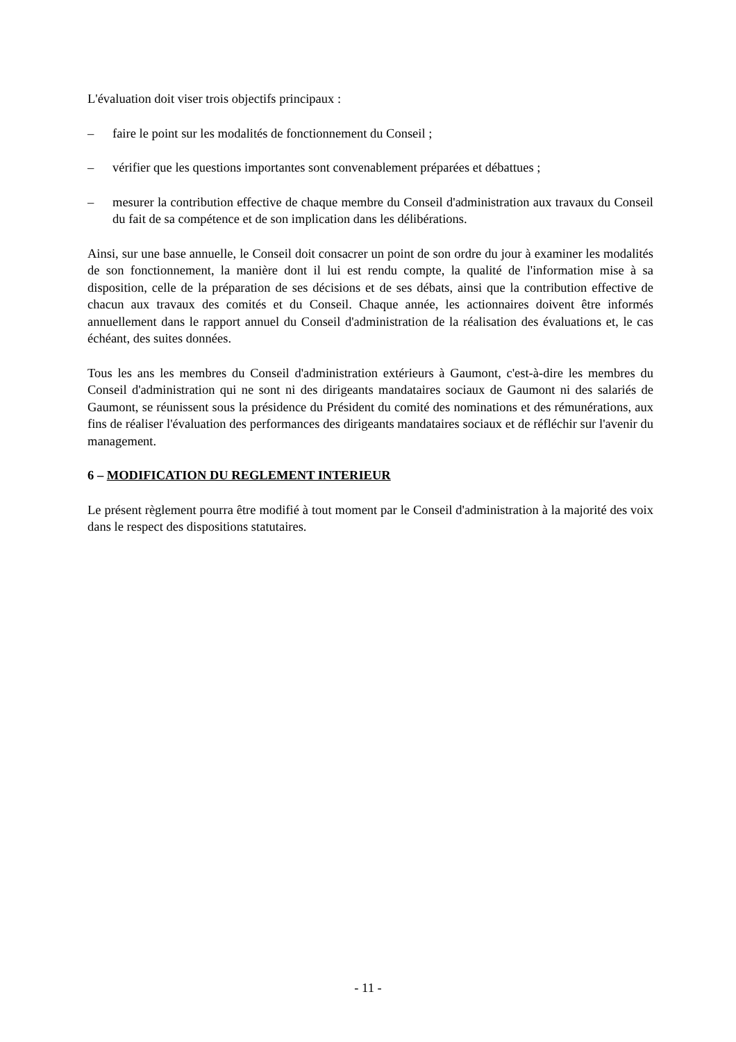L'évaluation doit viser trois objectifs principaux :
– faire le point sur les modalités de fonctionnement du Conseil ;
– vérifier que les questions importantes sont convenablement préparées et débattues ;
– mesurer la contribution effective de chaque membre du Conseil d'administration aux travaux du Conseil du fait de sa compétence et de son implication dans les délibérations.
Ainsi, sur une base annuelle, le Conseil doit consacrer un point de son ordre du jour à examiner les modalités de son fonctionnement, la manière dont il lui est rendu compte, la qualité de l'information mise à sa disposition, celle de la préparation de ses décisions et de ses débats, ainsi que la contribution effective de chacun aux travaux des comités et du Conseil. Chaque année, les actionnaires doivent être informés annuellement dans le rapport annuel du Conseil d'administration de la réalisation des évaluations et, le cas échéant, des suites données.
Tous les ans les membres du Conseil d'administration extérieurs à Gaumont, c'est-à-dire les membres du Conseil d'administration qui ne sont ni des dirigeants mandataires sociaux de Gaumont ni des salariés de Gaumont, se réunissent sous la présidence du Président du comité des nominations et des rémunérations, aux fins de réaliser l'évaluation des performances des dirigeants mandataires sociaux et de réfléchir sur l'avenir du management.
6 – MODIFICATION DU REGLEMENT INTERIEUR
Le présent règlement pourra être modifié à tout moment par le Conseil d'administration à la majorité des voix dans le respect des dispositions statutaires.
- 11 -